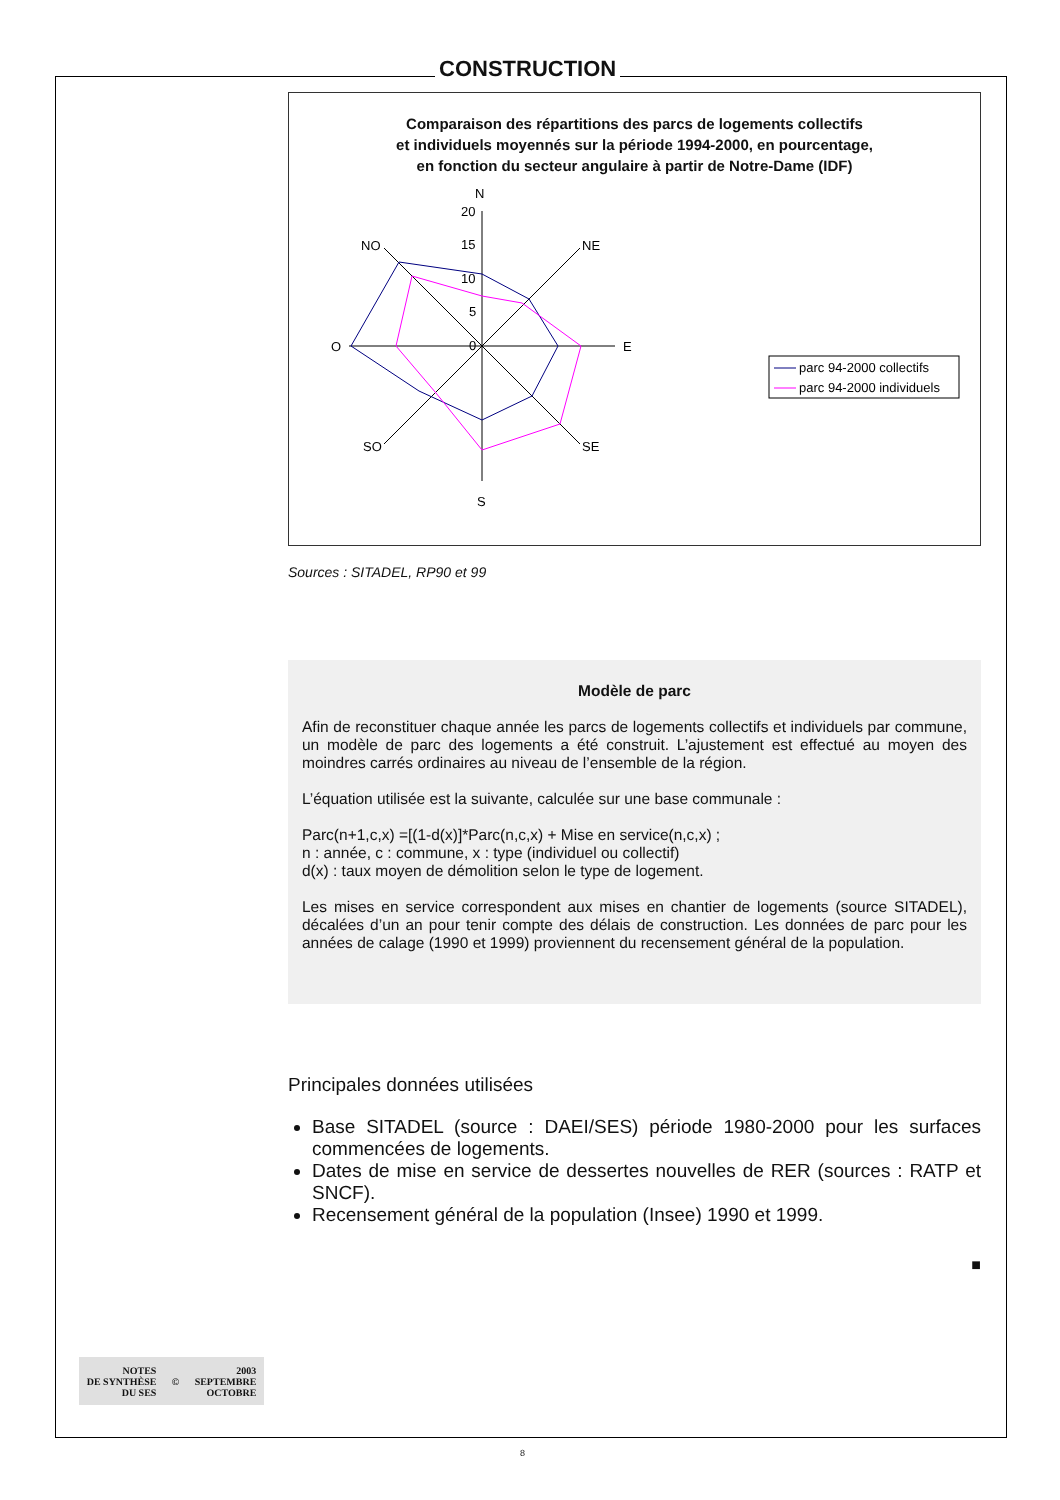CONSTRUCTION
Comparaison des répartitions des parcs de logements collectifs
et individuels moyennés sur la période 1994-2000, en pourcentage,
en fonction du secteur angulaire à partir de Notre-Dame (IDF)
N
20
15
10
5
0
NO
NE
O
E
SO
SE
S
parc 94-2000 collectifs
parc 94-2000 individuels
Sources : SITADEL, RP90 et 99
Modèle de parc
Afin de reconstituer chaque année les parcs de logements collectifs et individuels par commune, un modèle de parc des logements a été construit. L’ajustement est effectué au moyen des moindres carrés ordinaires au niveau de l’ensemble de la région.
L’équation utilisée est la suivante, calculée sur une base communale :
Parc(n+1,c,x) =[(1-d(x)]*Parc(n,c,x) + Mise en service(n,c,x) ;
n : année, c : commune, x : type (individuel ou collectif)
d(x) : taux moyen de démolition selon le type de logement.
Les mises en service correspondent aux mises en chantier de logements (source SITADEL), décalées d’un an pour tenir compte des délais de construction. Les données de parc pour les années de calage (1990 et 1999) proviennent du recensement général de la population.
Principales données utilisées
Base SITADEL (source : DAEI/SES) période 1980-2000 pour les surfaces commencées de logements.
Dates de mise en service de dessertes nouvelles de RER (sources : RATP et SNCF).
Recensement général de la population (Insee) 1990 et 1999.
■
NOTES
DE SYNTHÈSE
DU SES
©
2003
SEPTEMBRE
OCTOBRE
8